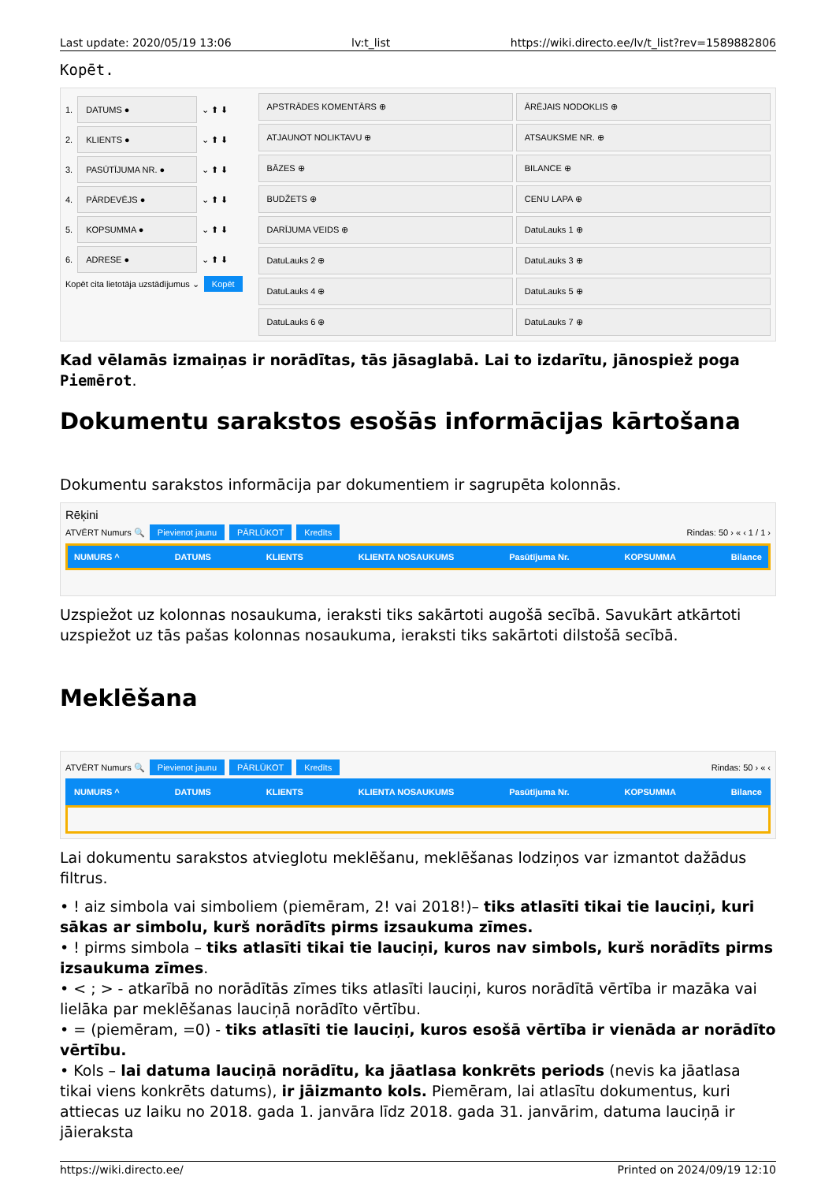Last update: 2020/05/19 13:06 lv:t_list https://wiki.directo.ee/lv/t_list?rev=1589882806
Kopēt.
1. DATUMS ● ⌄ ⬆ ⬇
2. KLIENTS ● ⌄ ⬆ ⬇
3. PASŪTĪJUMA NR. ● ⌄ ⬆ ⬇
4. PĀRDEVĒJS ● ⌄ ⬆ ⬇
5. KOPSUMMA ● ⌄ ⬆ ⬇
6. ADRESE ● ⌄ ⬆ ⬇
Kopēt cita lietotāja uzstādījumus ⌄ Kopēt
APSTRĀDES KOMENTĀRS ⊕
ĀRĒJAIS NODOKLIS ⊕
ATJAUNOT NOLIKTAVU ⊕
ATSAUKSME NR. ⊕
BĀZES ⊕
BILANCE ⊕
BUDŽETS ⊕
CENU LAPA ⊕
DARĪJUMA VEIDS ⊕
DatuLauks 1 ⊕
DatuLauks 2 ⊕
DatuLauks 3 ⊕
DatuLauks 4 ⊕
DatuLauks 5 ⊕
DatuLauks 6 ⊕
DatuLauks 7 ⊕
Kad vēlamās izmaiņas ir norādītas, tās jāsaglabā. Lai to izdarītu, jānospiež poga Piemērot.
Dokumentu sarakstos esošās informācijas kārtošana
Dokumentu sarakstos informācija par dokumentiem ir sagrupēta kolonnās.
Rēķini
ATVĒRT Numurs 🔍 Pievienot jaunu PĀRLŪKOT Kredīts Rindas: 50 › « ‹ 1 / 1 ›
NUMURS ^ DATUMS KLIENTS KLIENTA NOSAUKUMS Pasūtījuma Nr. KOPSUMMA Bilance
Uzspiežot uz kolonnas nosaukuma, ieraksti tiks sakārtoti augošā secībā. Savukārt atkārtoti uzspiežot uz tās pašas kolonnas nosaukuma, ieraksti tiks sakārtoti dilstošā secībā.
Meklēšana
ATVĒRT Numurs 🔍 Pievienot jaunu PĀRLŪKOT Kredīts Rindas: 50 › « ‹
NUMURS ^ DATUMS KLIENTS KLIENTA NOSAUKUMS Pasūtījuma Nr. KOPSUMMA Bilance
Lai dokumentu sarakstos atvieglotu meklēšanu, meklēšanas lodziņos var izmantot dažādus filtrus.
• ! aiz simbola vai simboliem (piemēram, 2! vai 2018!)– tiks atlasīti tikai tie lauciņi, kuri sākas ar simbolu, kurš norādīts pirms izsaukuma zīmes.
• ! pirms simbola – tiks atlasīti tikai tie lauciņi, kuros nav simbols, kurš norādīts pirms izsaukuma zīmes.
• < ; > - atkarībā no norādītās zīmes tiks atlasīti lauciņi, kuros norādītā vērtība ir mazāka vai lielāka par meklēšanas lauciņā norādīto vērtību.
• = (piemēram, =0) - tiks atlasīti tie lauciņi, kuros esošā vērtība ir vienāda ar norādīto vērtību.
• Kols – lai datuma lauciņā norādītu, ka jāatlasa konkrēts periods (nevis ka jāatlasa tikai viens konkrēts datums), ir jāizmanto kols. Piemēram, lai atlasītu dokumentus, kuri attiecas uz laiku no 2018. gada 1. janvāra līdz 2018. gada 31. janvārim, datuma lauciņā ir jāieraksta
https://wiki.directo.ee/ Printed on 2024/09/19 12:10